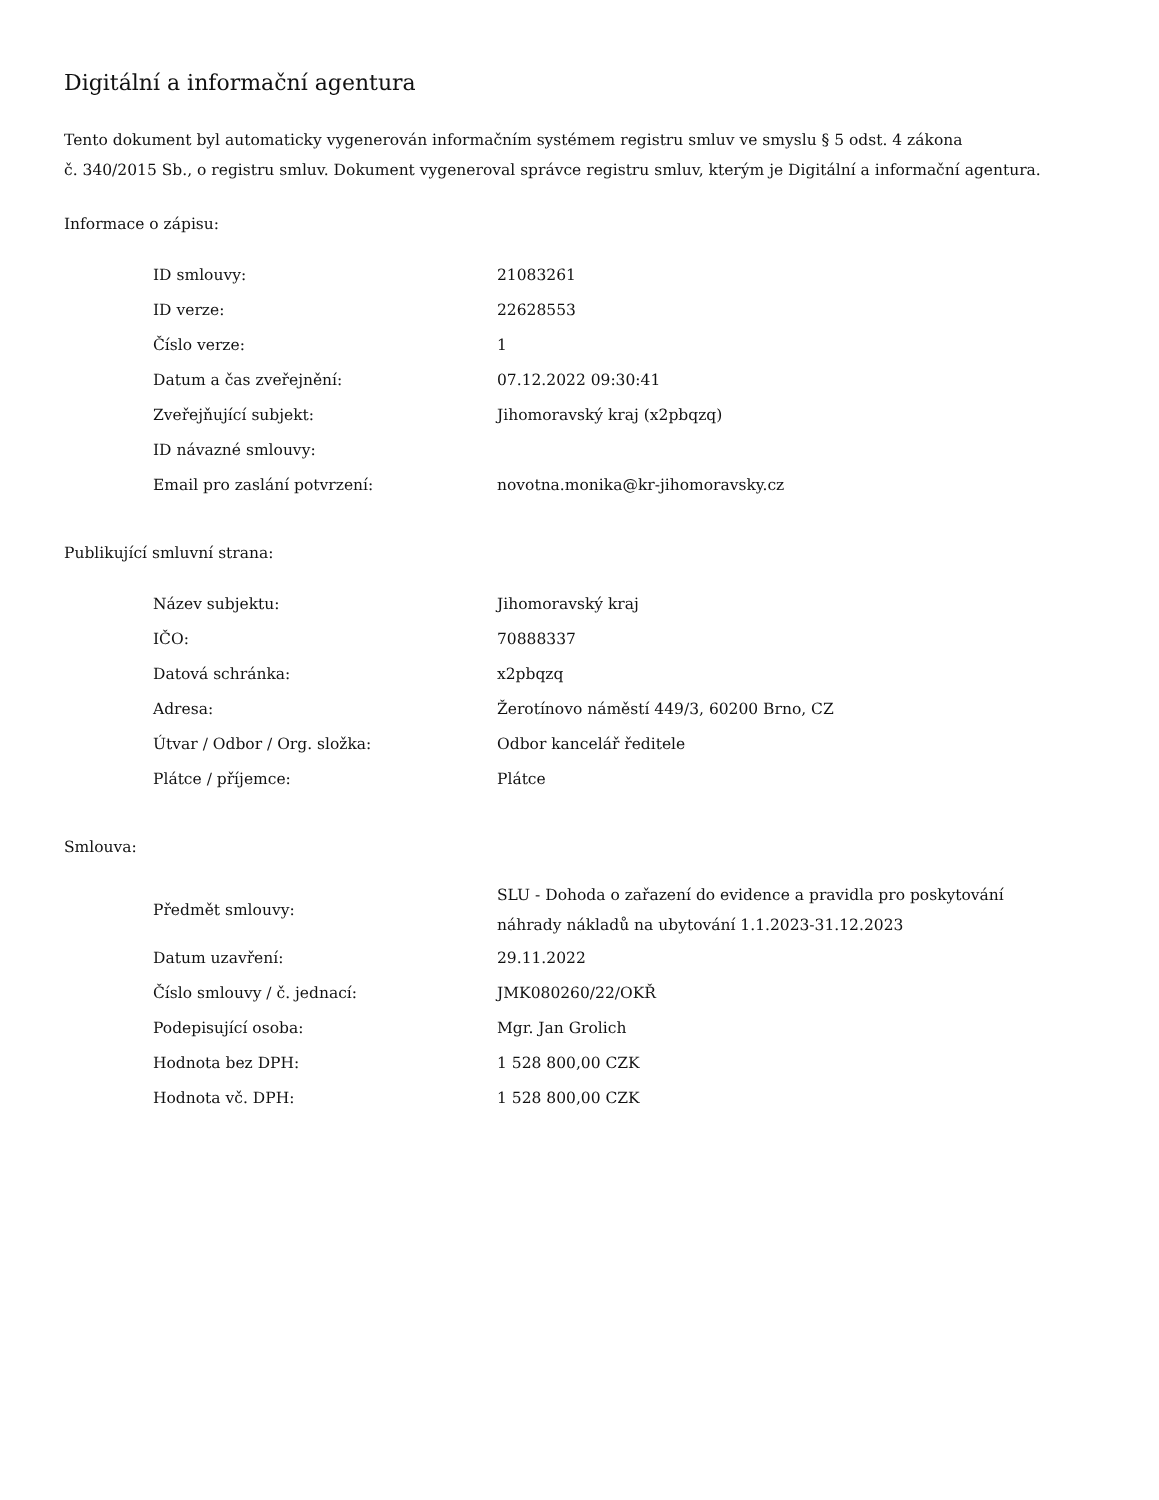Digitální a informační agentura
Tento dokument byl automaticky vygenerován informačním systémem registru smluv ve smyslu § 5 odst. 4 zákona
č. 340/2015 Sb., o registru smluv. Dokument vygeneroval správce registru smluv, kterým je Digitální a informační agentura.
Informace o zápisu:
| ID smlouvy: | 21083261 |
| ID verze: | 22628553 |
| Číslo verze: | 1 |
| Datum a čas zveřejnění: | 07.12.2022 09:30:41 |
| Zveřejňující subjekt: | Jihomoravský kraj (x2pbqzq) |
| ID návazné smlouvy: | |
| Email pro zaslání potvrzení: | novotna.monika@kr-jihomoravsky.cz |
Publikující smluvní strana:
| Název subjektu: | Jihomoravský kraj |
| IČO: | 70888337 |
| Datová schránka: | x2pbqzq |
| Adresa: | Žerotínovo náměstí 449/3, 60200 Brno, CZ |
| Útvar / Odbor / Org. složka: | Odbor kancelář ředitele |
| Plátce / příjemce: | Plátce |
Smlouva:
| Předmět smlouvy: | SLU - Dohoda o zařazení do evidence a pravidla pro poskytování náhrady nákladů na ubytování 1.1.2023-31.12.2023 |
| Datum uzavření: | 29.11.2022 |
| Číslo smlouvy / č. jednací: | JMK080260/22/OKŘ |
| Podepisující osoba: | Mgr. Jan Grolich |
| Hodnota bez DPH: | 1 528 800,00 CZK |
| Hodnota vč. DPH: | 1 528 800,00 CZK |